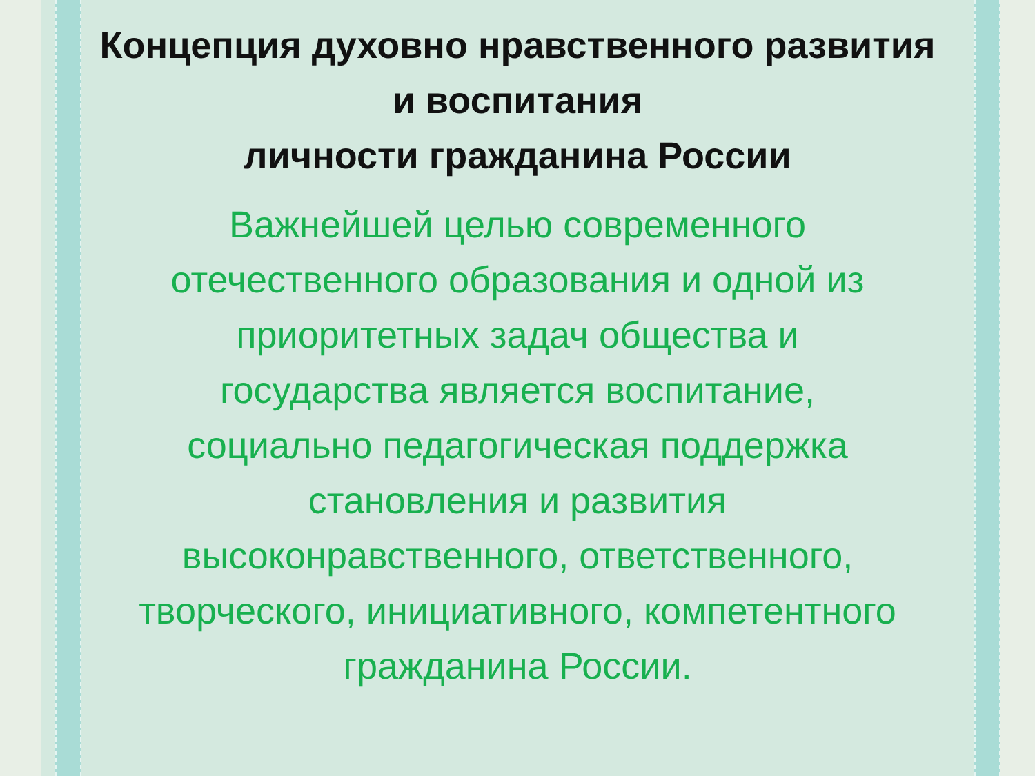Концепция духовно нравственного развития
и воспитания
личности гражданина России
Важнейшей целью современного отечественного образования и одной из приоритетных задач общества и государства является воспитание, социально педагогическая поддержка становления и развития высоконравственного, ответственного, творческого, инициативного, компетентного гражданина России.